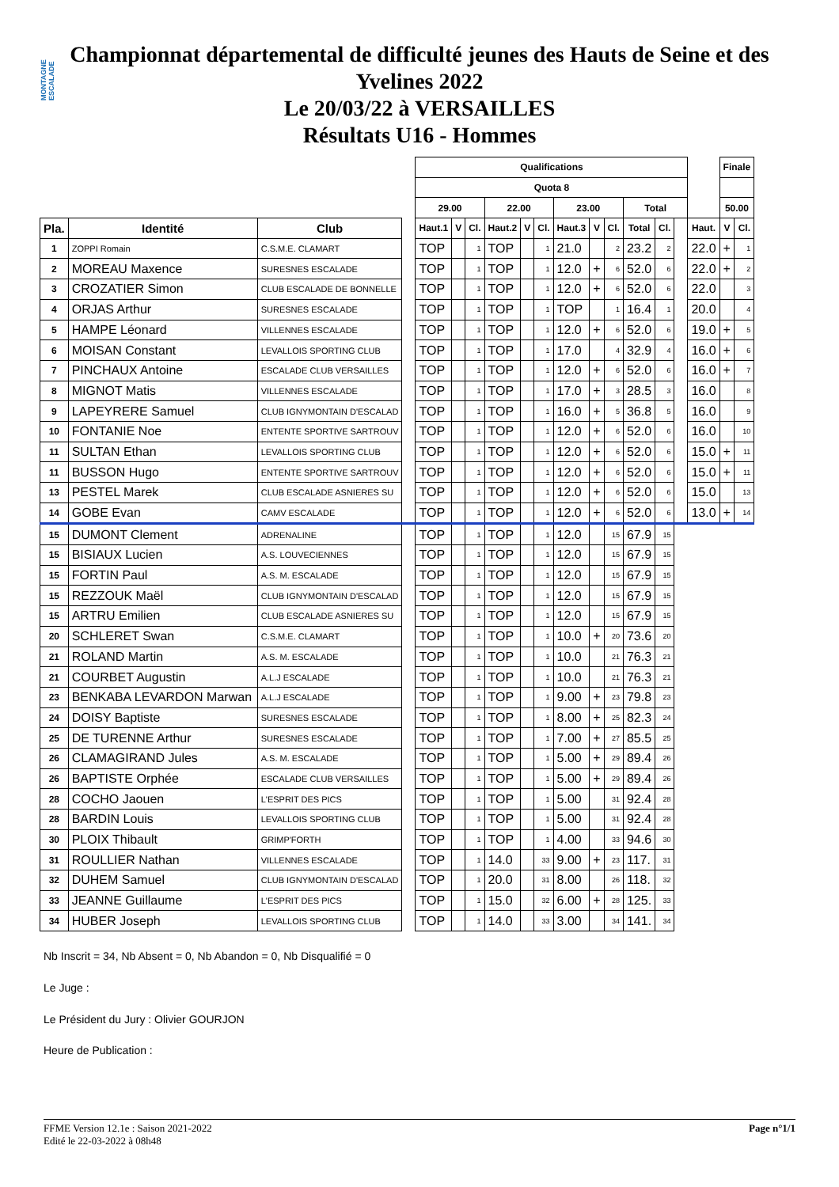MONTAGNE ESCALADE
Championnat départemental de difficulté jeunes des Hauts de Seine et des
Yvelines 2022
Le 20/03/22 à VERSAILLES
Résultats U16 - Hommes
| | | | | Qualifications | | | | | | | | | | | | | Finale | |
| | | | | Quota 8 | | | | | | | | | | | | | | |
| | | | | 29.00 | | | 22.00 | | | 23.00 | | | Total | | | | 50.00 | |
| Pla. | Identité | Club | | Haut.1 | V | Cl. | Haut.2 | V | Cl. | Haut.3 | V | Cl. | Total | Cl. | | Haut. | V | Cl. |
| 1 | ZOPPI Romain | C.S.M.E. CLAMART | | TOP | | 1 | TOP | | 1 | 21.0 | | 2 | 23.2 | 2 | | 22.0 | + | 1 |
| 2 | MOREAU Maxence | SURESNES ESCALADE | | TOP | | 1 | TOP | | 1 | 12.0 | + | 6 | 52.0 | 6 | | 22.0 | + | 2 |
| 3 | CROZATIER Simon | CLUB ESCALADE DE BONNELLE | | TOP | | 1 | TOP | | 1 | 12.0 | + | 6 | 52.0 | 6 | | 22.0 | | 3 |
| 4 | ORJAS Arthur | SURESNES ESCALADE | | TOP | | 1 | TOP | | 1 | TOP | | 1 | 16.4 | 1 | | 20.0 | | 4 |
| 5 | HAMPE Léonard | VILLENNES ESCALADE | | TOP | | 1 | TOP | | 1 | 12.0 | + | 6 | 52.0 | 6 | | 19.0 | + | 5 |
| 6 | MOISAN Constant | LEVALLOIS SPORTING CLUB | | TOP | | 1 | TOP | | 1 | 17.0 | | 4 | 32.9 | 4 | | 16.0 | + | 6 |
| 7 | PINCHAUX Antoine | ESCALADE CLUB VERSAILLES | | TOP | | 1 | TOP | | 1 | 12.0 | + | 6 | 52.0 | 6 | | 16.0 | + | 7 |
| 8 | MIGNOT Matis | VILLENNES ESCALADE | | TOP | | 1 | TOP | | 1 | 17.0 | + | 3 | 28.5 | 3 | | 16.0 | | 8 |
| 9 | LAPEYRERE Samuel | CLUB IGNYMONTAIN D'ESCALAD | | TOP | | 1 | TOP | | 1 | 16.0 | + | 5 | 36.8 | 5 | | 16.0 | | 9 |
| 10 | FONTANIE Noe | ENTENTE SPORTIVE SARTROUV | | TOP | | 1 | TOP | | 1 | 12.0 | + | 6 | 52.0 | 6 | | 16.0 | | 10 |
| 11 | SULTAN Ethan | LEVALLOIS SPORTING CLUB | | TOP | | 1 | TOP | | 1 | 12.0 | + | 6 | 52.0 | 6 | | 15.0 | + | 11 |
| 11 | BUSSON Hugo | ENTENTE SPORTIVE SARTROUV | | TOP | | 1 | TOP | | 1 | 12.0 | + | 6 | 52.0 | 6 | | 15.0 | + | 11 |
| 13 | PESTEL Marek | CLUB ESCALADE ASNIERES SU | | TOP | | 1 | TOP | | 1 | 12.0 | + | 6 | 52.0 | 6 | | 15.0 | | 13 |
| 14 | GOBE Evan | CAMV ESCALADE | | TOP | | 1 | TOP | | 1 | 12.0 | + | 6 | 52.0 | 6 | | 13.0 | + | 14 |
| 15 | DUMONT Clement | ADRENALINE | | TOP | | 1 | TOP | | 1 | 12.0 | | 15 | 67.9 | 15 | | | | |
| 15 | BISIAUX Lucien | A.S. LOUVECIENNES | | TOP | | 1 | TOP | | 1 | 12.0 | | 15 | 67.9 | 15 | | | | |
| 15 | FORTIN Paul | A.S. M. ESCALADE | | TOP | | 1 | TOP | | 1 | 12.0 | | 15 | 67.9 | 15 | | | | |
| 15 | REZZOUK Maël | CLUB IGNYMONTAIN D'ESCALAD | | TOP | | 1 | TOP | | 1 | 12.0 | | 15 | 67.9 | 15 | | | | |
| 15 | ARTRU Emilien | CLUB ESCALADE ASNIERES SU | | TOP | | 1 | TOP | | 1 | 12.0 | | 15 | 67.9 | 15 | | | | |
| 20 | SCHLERET Swan | C.S.M.E. CLAMART | | TOP | | 1 | TOP | | 1 | 10.0 | + | 20 | 73.6 | 20 | | | | |
| 21 | ROLAND Martin | A.S. M. ESCALADE | | TOP | | 1 | TOP | | 1 | 10.0 | | 21 | 76.3 | 21 | | | | |
| 21 | COURBET Augustin | A.L.J ESCALADE | | TOP | | 1 | TOP | | 1 | 10.0 | | 21 | 76.3 | 21 | | | | |
| 23 | BENKABA LEVARDON Marwan | A.L.J ESCALADE | | TOP | | 1 | TOP | | 1 | 9.00 | + | 23 | 79.8 | 23 | | | | |
| 24 | DOISY Baptiste | SURESNES ESCALADE | | TOP | | 1 | TOP | | 1 | 8.00 | + | 25 | 82.3 | 24 | | | | |
| 25 | DE TURENNE Arthur | SURESNES ESCALADE | | TOP | | 1 | TOP | | 1 | 7.00 | + | 27 | 85.5 | 25 | | | | |
| 26 | CLAMAGIRAND Jules | A.S. M. ESCALADE | | TOP | | 1 | TOP | | 1 | 5.00 | + | 29 | 89.4 | 26 | | | | |
| 26 | BAPTISTE Orphée | ESCALADE CLUB VERSAILLES | | TOP | | 1 | TOP | | 1 | 5.00 | + | 29 | 89.4 | 26 | | | | |
| 28 | COCHO Jaouen | L'ESPRIT DES PICS | | TOP | | 1 | TOP | | 1 | 5.00 | | 31 | 92.4 | 28 | | | | |
| 28 | BARDIN Louis | LEVALLOIS SPORTING CLUB | | TOP | | 1 | TOP | | 1 | 5.00 | | 31 | 92.4 | 28 | | | | |
| 30 | PLOIX Thibault | GRIMP'FORTH | | TOP | | 1 | TOP | | 1 | 4.00 | | 33 | 94.6 | 30 | | | | |
| 31 | ROULLIER Nathan | VILLENNES ESCALADE | | TOP | | 1 | 14.0 | | 33 | 9.00 | + | 23 | 117. | 31 | | | | |
| 32 | DUHEM Samuel | CLUB IGNYMONTAIN D'ESCALAD | | TOP | | 1 | 20.0 | | 31 | 8.00 | | 26 | 118. | 32 | | | | |
| 33 | JEANNE Guillaume | L'ESPRIT DES PICS | | TOP | | 1 | 15.0 | | 32 | 6.00 | + | 28 | 125. | 33 | | | | |
| 34 | HUBER Joseph | LEVALLOIS SPORTING CLUB | | TOP | | 1 | 14.0 | | 33 | 3.00 | | 34 | 141. | 34 | | | | |
Nb Inscrit = 34, Nb Absent = 0, Nb Abandon = 0, Nb Disqualifié = 0
Le Juge :
Le Président du Jury : Olivier GOURJON
Heure de Publication :
Page n°1/1 FFME Version 12.1e : Saison 2021-2022
Edité le 22-03-2022 à 08h48